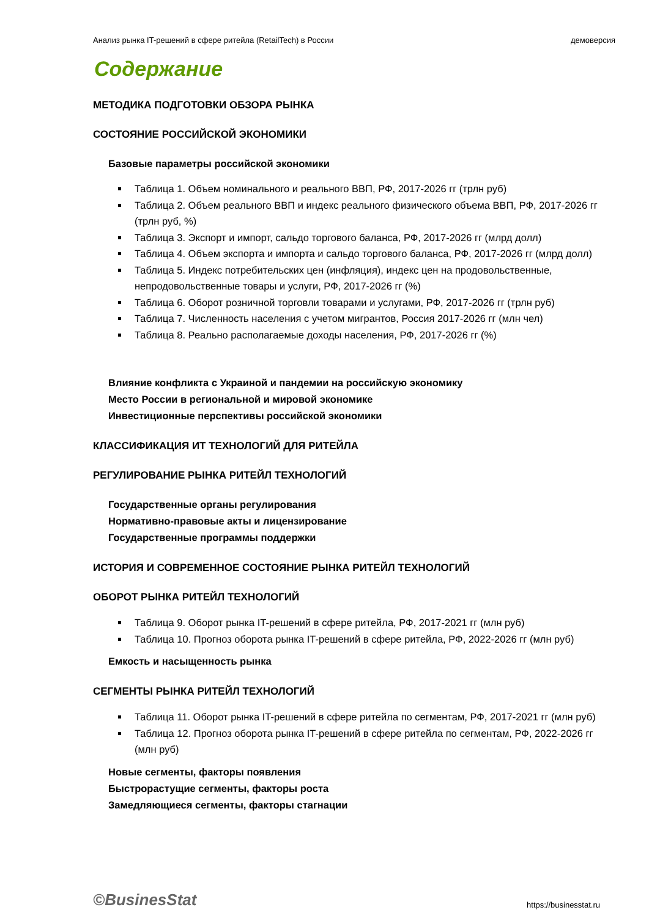Анализ рынка IT-решений в сфере ритейла (RetailTech) в России демоверсия
Содержание
МЕТОДИКА ПОДГОТОВКИ ОБЗОРА РЫНКА
СОСТОЯНИЕ РОССИЙСКОЙ ЭКОНОМИКИ
Базовые параметры российской экономики
Таблица 1. Объем номинального и реального ВВП, РФ, 2017-2026 гг (трлн руб)
Таблица 2. Объем реального ВВП и индекс реального физического объема ВВП, РФ, 2017-2026 гг (трлн руб, %)
Таблица 3. Экспорт и импорт, сальдо торгового баланса, РФ, 2017-2026 гг (млрд долл)
Таблица 4. Объем экспорта и импорта и сальдо торгового баланса, РФ, 2017-2026 гг (млрд долл)
Таблица 5. Индекс потребительских цен (инфляция), индекс цен на продовольственные, непродовольственные товары и услуги, РФ, 2017-2026 гг (%)
Таблица 6. Оборот розничной торговли товарами и услугами, РФ, 2017-2026 гг (трлн руб)
Таблица 7. Численность населения с учетом мигрантов, Россия 2017-2026 гг (млн чел)
Таблица 8. Реально располагаемые доходы населения, РФ, 2017-2026 гг (%)
Влияние конфликта с Украиной и пандемии на российскую экономику
Место России в региональной и мировой экономике
Инвестиционные перспективы российской экономики
КЛАССИФИКАЦИЯ ИТ ТЕХНОЛОГИЙ ДЛЯ РИТЕЙЛА
РЕГУЛИРОВАНИЕ РЫНКА РИТЕЙЛ ТЕХНОЛОГИЙ
Государственные органы регулирования
Нормативно-правовые акты и лицензирование
Государственные программы поддержки
ИСТОРИЯ И СОВРЕМЕННОЕ СОСТОЯНИЕ РЫНКА РИТЕЙЛ ТЕХНОЛОГИЙ
ОБОРОТ РЫНКА РИТЕЙЛ ТЕХНОЛОГИЙ
Таблица 9. Оборот рынка IT-решений в сфере ритейла, РФ, 2017-2021 гг (млн руб)
Таблица 10. Прогноз оборота рынка IT-решений в сфере ритейла, РФ, 2022-2026 гг (млн руб)
Емкость и насыщенность рынка
СЕГМЕНТЫ РЫНКА РИТЕЙЛ ТЕХНОЛОГИЙ
Таблица 11. Оборот рынка IT-решений в сфере ритейла по сегментам, РФ, 2017-2021 гг (млн руб)
Таблица 12. Прогноз оборота рынка IT-решений в сфере ритейла по сегментам, РФ, 2022-2026 гг (млн руб)
Новые сегменты, факторы появления
Быстрорастущие сегменты, факторы роста
Замедляющиеся сегменты, факторы стагнации
©BusinesStat https://businesstat.ru